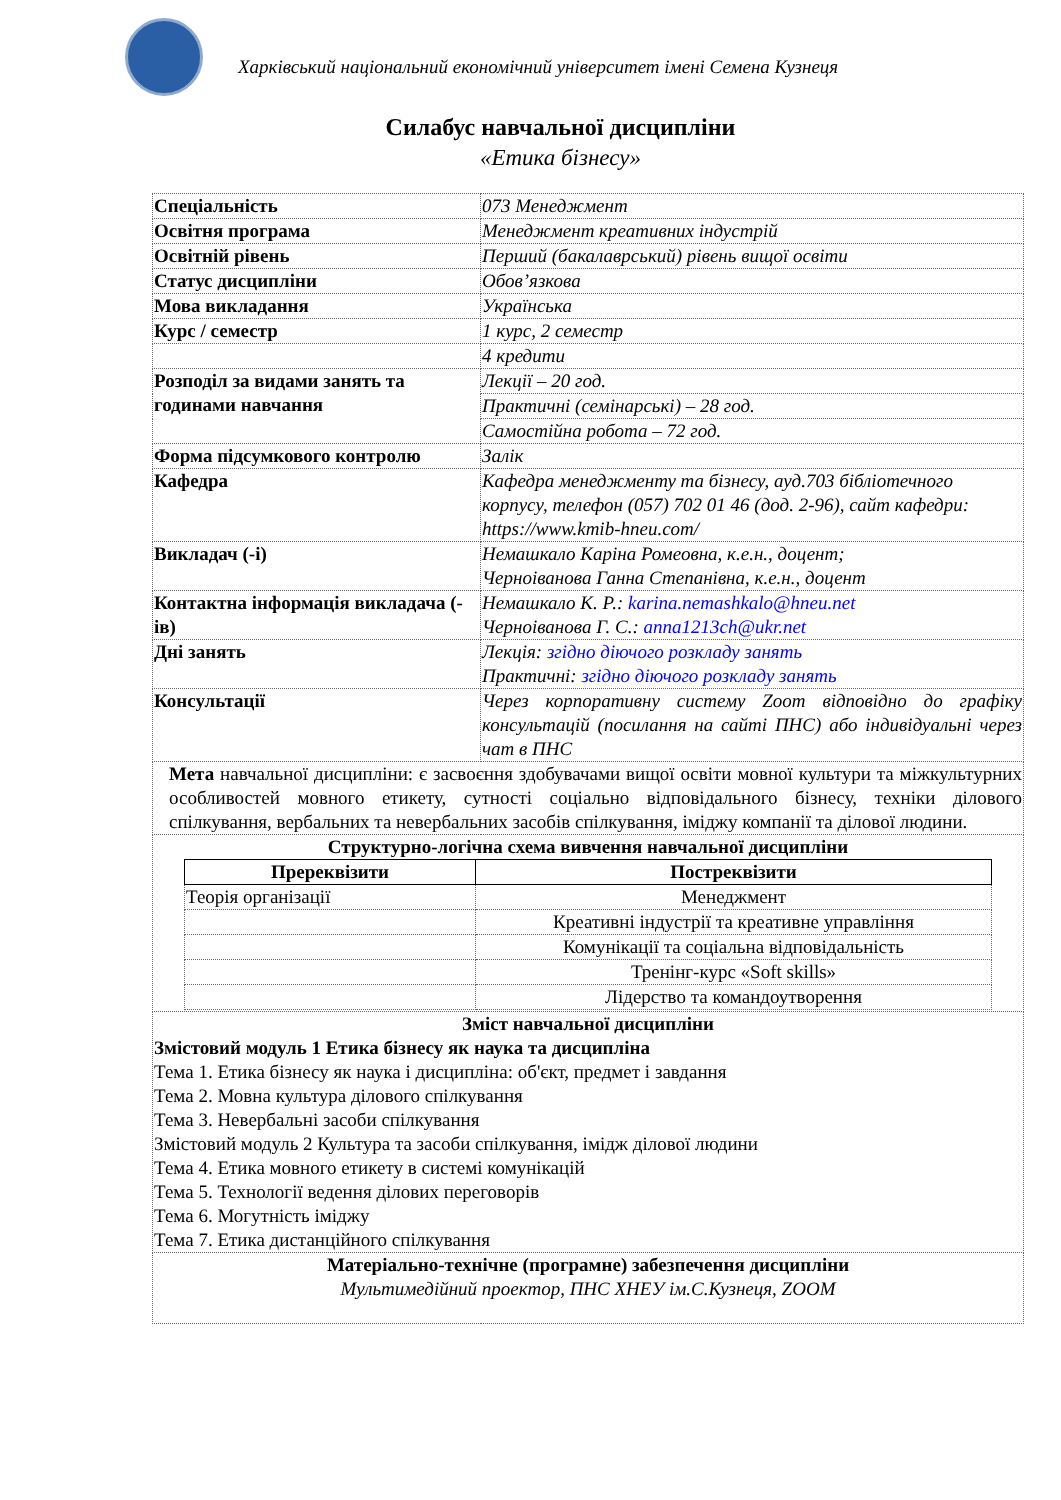Харківський національний економічний університет імені Семена Кузнеця
Силабус навчальної дисципліни
«Етика бізнесу»
| Спеціальність | 073 Менеджмент |
| Освітня програма | Менеджмент креативних індустрій |
| Освітній рівень | Перший (бакалаврський) рівень вищої освіти |
| Статус дисципліни | Обов’язкова |
| Мова викладання | Українська |
| Курс / семестр | 1 курс, 2 семестр |
| | 4 кредити |
| Розподіл за видами занять та годинами навчання | Лекції – 20 год. |
| | Практичні (семінарські) – 28 год. |
| | Самостійна робота – 72 год. |
| Форма підсумкового контролю | Залік |
| Кафедра | Кафедра менеджменту та бізнесу, ауд.703 бібліотечного корпусу, телефон (057) 702 01 46 (дод. 2-96), сайт кафедри: https://www.kmib-hneu.com/ |
| Викладач (-і) | Немашкало Каріна Ромеовна, к.е.н., доцент; Черноіванова Ганна Степанівна, к.е.н., доцент |
| Контактна інформація викладача (-ів) | Немашкало К. Р.: karina.nemashkalo@hneu.net Черноіванова Г. С.: anna1213ch@ukr.net |
| Дні занять | Лекція: згідно діючого розкладу занять Практичні: згідно діючого розкладу занять |
| Консультації | Через корпоративну систему Zoom відповідно до графіку консультацій (посилання на сайті ПНС) або індивідуальні через чат в ПНС |
| Мета навчальної дисципліни: є засвоєння здобувачами вищої освіти мовної культури та міжкультурних особливостей мовного етикету, сутності соціально відповідального бізнесу, техніки ділового спілкування, вербальних та невербальних засобів спілкування, іміджу компанії та ділової людини. | |
| Структурно-логічна схема вивчення навчальної дисципліни / Пререквізити / Постреквізити / / --- / --- / / Теорія організації / Менеджмент / / / Креативні індустрії та креативне управління / / / Комунікації та соціальна відповідальність / / / Тренінг-курс «Soft skills» / / / Лідерство та командоутворення / | |
| Зміст навчальної дисципліни Змістовий модуль 1 Етика бізнесу як наука та дисципліна Тема 1. Етика бізнесу як наука і дисципліна: об'єкт, предмет і завдання Тема 2. Мовна культура ділового спілкування Тема 3. Невербальні засоби спілкування Змістовий модуль 2 Культура та засоби спілкування, імідж ділової людини Тема 4. Етика мовного етикету в системі комунікацій Тема 5. Технології ведення ділових переговорів Тема 6. Могутність іміджу Тема 7. Етика дистанційного спілкування | |
| Матеріально-технічне (програмне) забезпечення дисципліни Мультимедійний проектор, ПНС ХНЕУ ім.С.Кузнеця, ZOOM | |